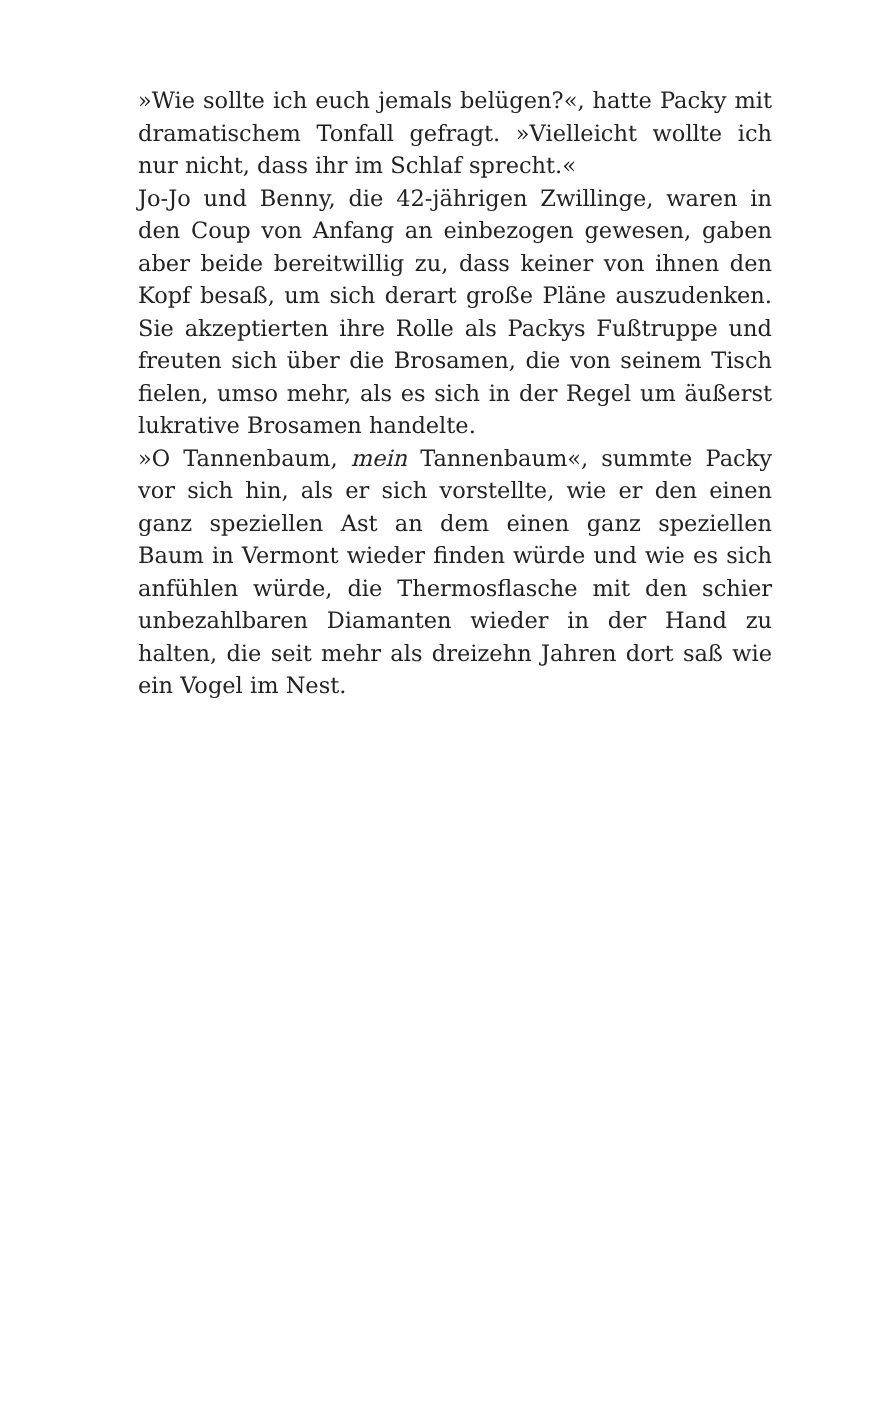»Wie sollte ich euch jemals belügen?«, hatte Packy mit dramatischem Tonfall gefragt. »Vielleicht wollte ich nur nicht, dass ihr im Schlaf sprecht.«
Jo-Jo und Benny, die 42-jährigen Zwillinge, waren in den Coup von Anfang an einbezogen gewesen, gaben aber beide bereitwillig zu, dass keiner von ihnen den Kopf besaß, um sich derart große Pläne auszudenken. Sie akzeptierten ihre Rolle als Packys Fußtruppe und freuten sich über die Brosamen, die von seinem Tisch fielen, umso mehr, als es sich in der Regel um äußerst lukrative Brosamen handelte.
»O Tannenbaum, mein Tannenbaum«, summte Packy vor sich hin, als er sich vorstellte, wie er den einen ganz speziellen Ast an dem einen ganz speziellen Baum in Vermont wieder finden würde und wie es sich anfühlen würde, die Thermosflasche mit den schier unbezahlbaren Diamanten wieder in der Hand zu halten, die seit mehr als dreizehn Jahren dort saß wie ein Vogel im Nest.